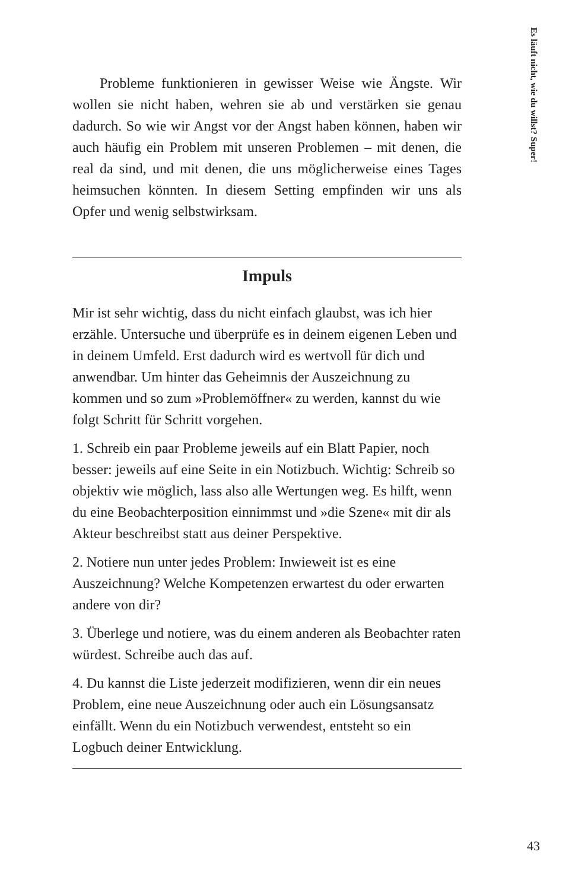Es läuft nicht, wie du willst? Super!
Probleme funktionieren in gewisser Weise wie Ängste. Wir wollen sie nicht haben, wehren sie ab und verstärken sie genau dadurch. So wie wir Angst vor der Angst haben können, haben wir auch häufig ein Problem mit unseren Problemen – mit denen, die real da sind, und mit denen, die uns möglicherweise eines Tages heimsuchen könnten. In diesem Setting empfinden wir uns als Opfer und wenig selbstwirksam.
Impuls
Mir ist sehr wichtig, dass du nicht einfach glaubst, was ich hier erzähle. Untersuche und überprüfe es in deinem eigenen Leben und in deinem Umfeld. Erst dadurch wird es wertvoll für dich und anwendbar. Um hinter das Geheimnis der Auszeichnung zu kommen und so zum »Problemöffner« zu werden, kannst du wie folgt Schritt für Schritt vorgehen.
1. Schreib ein paar Probleme jeweils auf ein Blatt Papier, noch besser: jeweils auf eine Seite in ein Notizbuch. Wichtig: Schreib so objektiv wie möglich, lass also alle Wertungen weg. Es hilft, wenn du eine Beobachterposition einnimmst und »die Szene« mit dir als Akteur beschreibst statt aus deiner Perspektive.
2. Notiere nun unter jedes Problem: Inwieweit ist es eine Auszeichnung? Welche Kompetenzen erwartest du oder erwarten andere von dir?
3. Überlege und notiere, was du einem anderen als Beobachter raten würdest. Schreibe auch das auf.
4. Du kannst die Liste jederzeit modifizieren, wenn dir ein neues Problem, eine neue Auszeichnung oder auch ein Lösungsansatz einfällt. Wenn du ein Notizbuch verwendest, entsteht so ein Logbuch deiner Entwicklung.
43